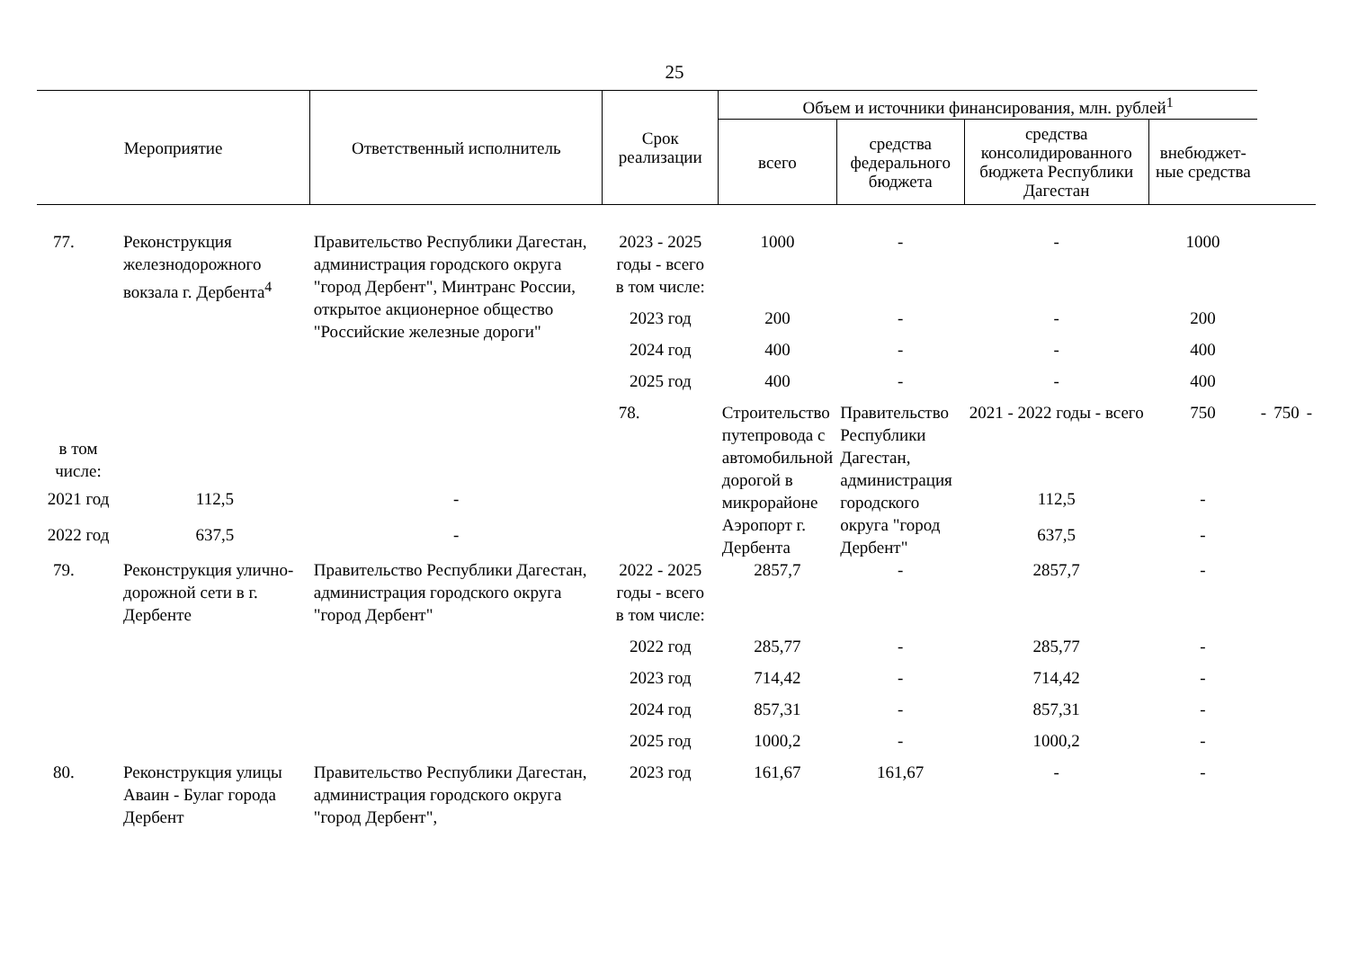25
| Мероприятие | | Ответственный исполнитель | Срок реализации | Объем и источники финансирования, млн. рублей<sup>1</sup> | | | | | | |
| --- | --- | --- | --- | --- | --- | --- | --- | --- | --- | --- |
| | | | | всего | средства федерального бюджета | средства консолидированного бюджета Республики Дагестан | внебюджет-ные средства | | | |
| 77. | Реконструкция железнодорожного вокзала г. Дербента<sup>4</sup> | Правительство Республики Дагестан, администрация городского округа "город Дербент", Минтранс России, открытое акционерное общество "Российские железные дороги" | 2023 - 2025 годы - всего | 1000 | - | - | 1000 | | | |
| | | | в том числе: | | | | | | | |
| | | | 2023 год | 200 | - | - | 200 | | | |
| | | | 2024 год | 400 | - | - | 400 | | | |
| | | | 2025 год | 400 | - | - | 400 | | | |
| | | | 78. | Строительство путепровода с автомобильной дорогой в микрорайоне Аэропорт г. Дербента | Правительство Республики Дагестан, администрация городского округа "город Дербент" | 2021 - 2022 годы - всего | 750 | - | 750 | - |
| в том числе: | | | | | | | | | | |
| 2021 год | 112,5 | - | | | | 112,5 | - | | | |
| 2022 год | 637,5 | - | | | | 637,5 | - | | | |
| 79. | Реконструкция улично-дорожной сети в г. Дербенте | Правительство Республики Дагестан, администрация городского округа "город Дербент" | 2022 - 2025 годы - всего | 2857,7 | - | 2857,7 | - | | | |
| | | | в том числе: | | | | | | | |
| | | | 2022 год | 285,77 | - | 285,77 | - | | | |
| | | | 2023 год | 714,42 | - | 714,42 | - | | | |
| | | | 2024 год | 857,31 | - | 857,31 | - | | | |
| | | | 2025 год | 1000,2 | - | 1000,2 | - | | | |
| 80. | Реконструкция улицы Аваин - Булаг города Дербент | Правительство Республики Дагестан, администрация городского округа "город Дербент", | 2023 год | 161,67 | 161,67 | - | - | | | |